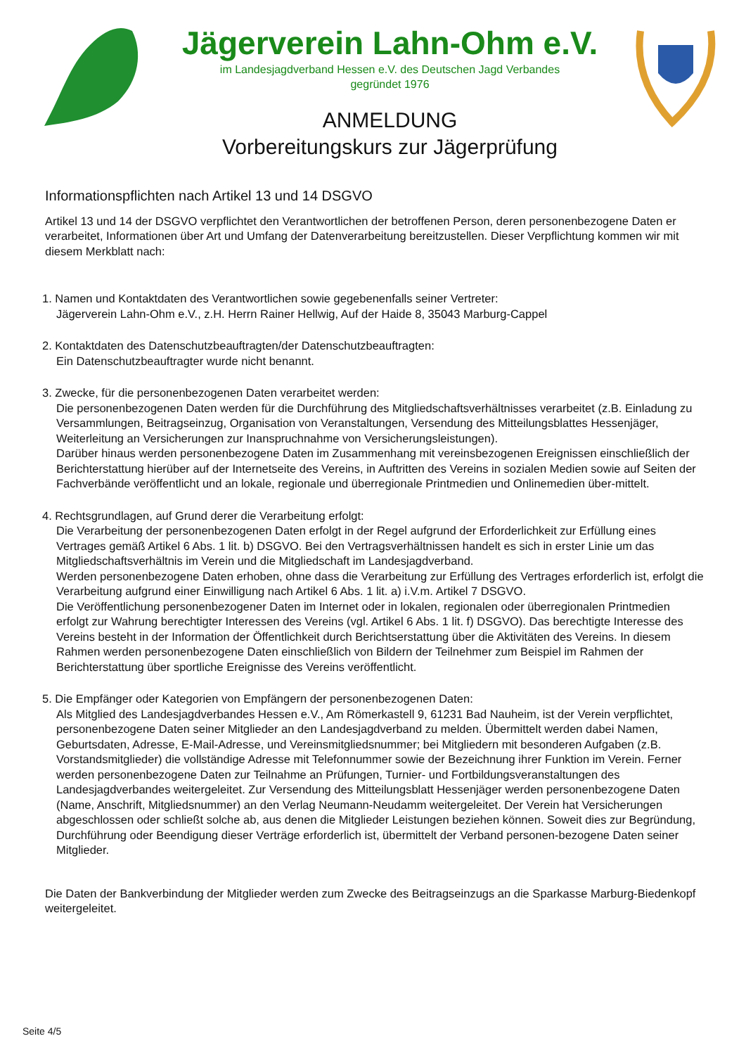Jägerverein Lahn-Ohm e.V.
im Landesjagdverband Hessen e.V. des Deutschen Jagd Verbandes
gegründet 1976
ANMELDUNG
Vorbereitungskurs zur Jägerprüfung
Informationspflichten nach Artikel 13 und 14 DSGVO
Artikel 13 und 14 der DSGVO verpflichtet den Verantwortlichen der betroffenen Person, deren personenbezogene Daten er verarbeitet, Informationen über Art und Umfang der Datenverarbeitung bereitzustellen. Dieser Verpflichtung kommen wir mit diesem Merkblatt nach:
1. Namen und Kontaktdaten des Verantwortlichen sowie gegebenenfalls seiner Vertreter:
Jägerverein Lahn-Ohm e.V., z.H. Herrn Rainer Hellwig, Auf der Haide 8, 35043 Marburg-Cappel
2. Kontaktdaten des Datenschutzbeauftragten/der Datenschutzbeauftragten:
Ein Datenschutzbeauftragter wurde nicht benannt.
3. Zwecke, für die personenbezogenen Daten verarbeitet werden:
Die personenbezogenen Daten werden für die Durchführung des Mitgliedschaftsverhältnisses verarbeitet (z.B. Einladung zu Versammlungen, Beitragseinzug, Organisation von Veranstaltungen, Versendung des Mitteilungsblattes Hessenjäger, Weiterleitung an Versicherungen zur Inanspruchnahme von Versicherungsleistungen).
Darüber hinaus werden personenbezogene Daten im Zusammenhang mit vereinsbezogenen Ereignissen einschließlich der Berichterstattung hierüber auf der Internetseite des Vereins, in Auftritten des Vereins in sozialen Medien sowie auf Seiten der Fachverbände veröffentlicht und an lokale, regionale und überregionale Printmedien und Onlinemedien über-mittelt.
4. Rechtsgrundlagen, auf Grund derer die Verarbeitung erfolgt:
Die Verarbeitung der personenbezogenen Daten erfolgt in der Regel aufgrund der Erforderlichkeit zur Erfüllung eines Vertrages gemäß Artikel 6 Abs. 1 lit. b) DSGVO. Bei den Vertragsverhältnissen handelt es sich in erster Linie um das Mitgliedschaftsverhältnis im Verein und die Mitgliedschaft im Landesjagdverband.
Werden personenbezogene Daten erhoben, ohne dass die Verarbeitung zur Erfüllung des Vertrages erforderlich ist, erfolgt die Verarbeitung aufgrund einer Einwilligung nach Artikel 6 Abs. 1 lit. a) i.V.m. Artikel 7 DSGVO.
Die Veröffentlichung personenbezogener Daten im Internet oder in lokalen, regionalen oder überregionalen Printmedien erfolgt zur Wahrung berechtigter Interessen des Vereins (vgl. Artikel 6 Abs. 1 lit. f) DSGVO). Das berechtigte Interesse des Vereins besteht in der Information der Öffentlichkeit durch Berichtserstattung über die Aktivitäten des Vereins. In diesem Rahmen werden personenbezogene Daten einschließlich von Bildern der Teilnehmer zum Beispiel im Rahmen der Berichterstattung über sportliche Ereignisse des Vereins veröffentlicht.
5. Die Empfänger oder Kategorien von Empfängern der personenbezogenen Daten:
Als Mitglied des Landesjagdverbandes Hessen e.V., Am Römerkastell 9, 61231 Bad Nauheim, ist der Verein verpflichtet, personenbezogene Daten seiner Mitglieder an den Landesjagdverband zu melden. Übermittelt werden dabei Namen, Geburtsdaten, Adresse, E-Mail-Adresse, und Vereinsmitgliedsnummer; bei Mitgliedern mit besonderen Aufgaben (z.B. Vorstandsmitglieder) die vollständige Adresse mit Telefonnummer sowie der Bezeichnung ihrer Funktion im Verein. Ferner werden personenbezogene Daten zur Teilnahme an Prüfungen, Turnier- und Fortbildungsveranstaltungen des Landesjagdverbandes weitergeleitet. Zur Versendung des Mitteilungsblatt Hessenjäger werden personenbezogene Daten (Name, Anschrift, Mitgliedsnummer) an den Verlag Neumann-Neudamm weitergeleitet. Der Verein hat Versicherungen abgeschlossen oder schließt solche ab, aus denen die Mitglieder Leistungen beziehen können. Soweit dies zur Begründung, Durchführung oder Beendigung dieser Verträge erforderlich ist, übermittelt der Verband personen-bezogene Daten seiner Mitglieder.
Die Daten der Bankverbindung der Mitglieder werden zum Zwecke des Beitragseinzugs an die Sparkasse Marburg-Biedenkopf weitergeleitet.
Seite 4/5